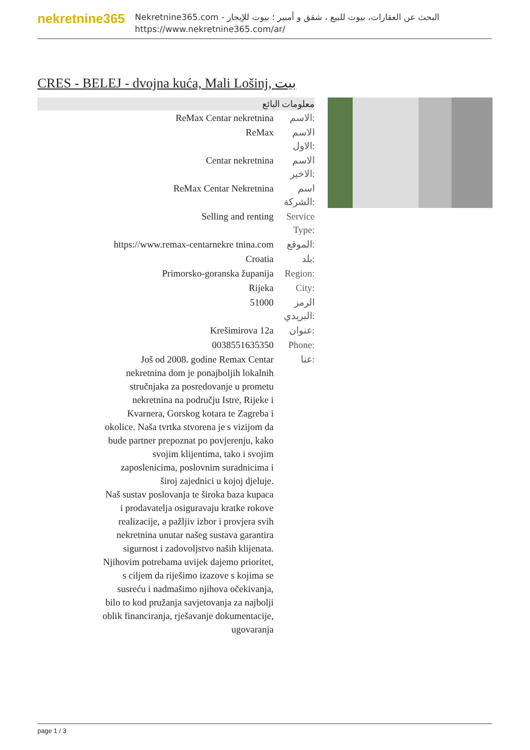nekretnine365
البحث عن العقارات، بيوت للبيع ، شقق و أمبير ؛ بيوت للإيجار - Nekretnine365.com
https://www.nekretnine365.com/ar/
CRES - BELEJ - dvojna kuća, Mali Lošinj, بيت
| معلومات البائع | |
| --- | --- |
| ReMax Centar nekretnina | الاسم: |
| ReMax | الاسم الاول: |
| Centar nekretnina | الاسم الاخير: |
| ReMax Centar Nekretnina | اسم الشركة: |
| Selling and renting | Service Type: |
| https://www.remax-centarnekre tnina.com | الموقع: |
| Croatia | بلد: |
| Primorsko-goranska županija | Region: |
| Rijeka | City: |
| 51000 | الرمز البريدي: |
| Krešimirova 12a | عنوان: |
| 0038551635350 | Phone: |
| Još od 2008. godine Remax Centar nekretnina dom je ponajboljih lokalnih stručnjaka za posredovanje u prometu nekretnina na području Istre, Rijeke i Kvarnera, Gorskog kotara te Zagreba i okolice. Naša tvrtka stvorena je s vizijom da bude partner prepoznat po povjerenju, kako svojim klijentima, tako i svojim zaposlenicima, poslovnim suradnicima i široj zajednici u kojoj djeluje. Naš sustav poslovanja te široka baza kupaca i prodavatelja osiguravaju kratke rokove realizacije, a pažljiv izbor i provjera svih nekretnina unutar našeg sustava garantira sigurnost i zadovoljstvo naših klijenata. Njihovim potrebama uvijek dajemo prioritet, s ciljem da riješimo izazove s kojima se susreću i nadmašimo njihova očekivanja, bilo to kod pružanja savjetovanja za najbolji oblik financiranja, rješavanje dokumentacije, ugovaranja | عنا: |
page 1 / 3